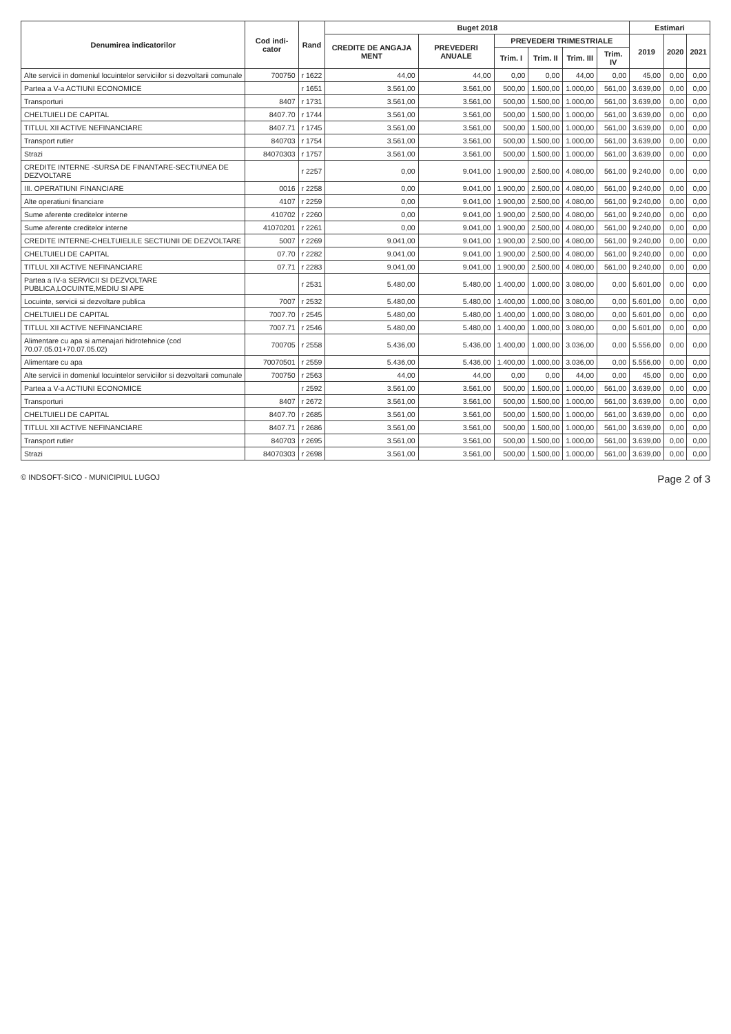| Denumirea indicatorilor | Cod indi-cator | Rand | Buget 2018 | | | | | | Estimari | | |
| --- | --- | --- | --- | --- | --- | --- | --- | --- | --- | --- | --- |
| | | | CREDITE DE ANGAJA MENT | PREVEDERI ANUALE | PREVEDERI TRIMESTRIALE | | | | 2019 | 2020 | 2021 |
| | | | | | Trim. I | Trim. II | Trim. III | Trim. IV | | | |
| Alte servicii in domeniul locuintelor serviciilor si dezvoltarii comunale | 700750 | r 1622 | 44,00 | 44,00 | 0,00 | 0,00 | 44,00 | 0,00 | 45,00 | 0,00 | 0,00 |
| Partea a V-a ACTIUNI ECONOMICE | | r 1651 | 3.561,00 | 3.561,00 | 500,00 | 1.500,00 | 1.000,00 | 561,00 | 3.639,00 | 0,00 | 0,00 |
| Transporturi | 8407 | r 1731 | 3.561,00 | 3.561,00 | 500,00 | 1.500,00 | 1.000,00 | 561,00 | 3.639,00 | 0,00 | 0,00 |
| CHELTUIELI DE CAPITAL | 8407.70 | r 1744 | 3.561,00 | 3.561,00 | 500,00 | 1.500,00 | 1.000,00 | 561,00 | 3.639,00 | 0,00 | 0,00 |
| TITLUL XII ACTIVE NEFINANCIARE | 8407.71 | r 1745 | 3.561,00 | 3.561,00 | 500,00 | 1.500,00 | 1.000,00 | 561,00 | 3.639,00 | 0,00 | 0,00 |
| Transport rutier | 840703 | r 1754 | 3.561,00 | 3.561,00 | 500,00 | 1.500,00 | 1.000,00 | 561,00 | 3.639,00 | 0,00 | 0,00 |
| Strazi | 84070303 | r 1757 | 3.561,00 | 3.561,00 | 500,00 | 1.500,00 | 1.000,00 | 561,00 | 3.639,00 | 0,00 | 0,00 |
| CREDITE INTERNE -SURSA DE FINANTARE-SECTIUNEA DE DEZVOLTARE | | r 2257 | 0,00 | 9.041,00 | 1.900,00 | 2.500,00 | 4.080,00 | 561,00 | 9.240,00 | 0,00 | 0,00 |
| III. OPERATIUNI FINANCIARE | 0016 | r 2258 | 0,00 | 9.041,00 | 1.900,00 | 2.500,00 | 4.080,00 | 561,00 | 9.240,00 | 0,00 | 0,00 |
| Alte operatiuni financiare | 4107 | r 2259 | 0,00 | 9.041,00 | 1.900,00 | 2.500,00 | 4.080,00 | 561,00 | 9.240,00 | 0,00 | 0,00 |
| Sume aferente creditelor interne | 410702 | r 2260 | 0,00 | 9.041,00 | 1.900,00 | 2.500,00 | 4.080,00 | 561,00 | 9.240,00 | 0,00 | 0,00 |
| Sume aferente creditelor interne | 41070201 | r 2261 | 0,00 | 9.041,00 | 1.900,00 | 2.500,00 | 4.080,00 | 561,00 | 9.240,00 | 0,00 | 0,00 |
| CREDITE INTERNE-CHELTUIELILE SECTIUNII DE DEZVOLTARE | 5007 | r 2269 | 9.041,00 | 9.041,00 | 1.900,00 | 2.500,00 | 4.080,00 | 561,00 | 9.240,00 | 0,00 | 0,00 |
| CHELTUIELI DE CAPITAL | 07.70 | r 2282 | 9.041,00 | 9.041,00 | 1.900,00 | 2.500,00 | 4.080,00 | 561,00 | 9.240,00 | 0,00 | 0,00 |
| TITLUL XII ACTIVE NEFINANCIARE | 07.71 | r 2283 | 9.041,00 | 9.041,00 | 1.900,00 | 2.500,00 | 4.080,00 | 561,00 | 9.240,00 | 0,00 | 0,00 |
| Partea a IV-a SERVICII SI DEZVOLTARE PUBLICA,LOCUINTE,MEDIU SI APE | | r 2531 | 5.480,00 | 5.480,00 | 1.400,00 | 1.000,00 | 3.080,00 | 0,00 | 5.601,00 | 0,00 | 0,00 |
| Locuinte, servicii si dezvoltare publica | 7007 | r 2532 | 5.480,00 | 5.480,00 | 1.400,00 | 1.000,00 | 3.080,00 | 0,00 | 5.601,00 | 0,00 | 0,00 |
| CHELTUIELI DE CAPITAL | 7007.70 | r 2545 | 5.480,00 | 5.480,00 | 1.400,00 | 1.000,00 | 3.080,00 | 0,00 | 5.601,00 | 0,00 | 0,00 |
| TITLUL XII ACTIVE NEFINANCIARE | 7007.71 | r 2546 | 5.480,00 | 5.480,00 | 1.400,00 | 1.000,00 | 3.080,00 | 0,00 | 5.601,00 | 0,00 | 0,00 |
| Alimentare cu apa si amenajari hidrotehnice (cod 70.07.05.01+70.07.05.02) | 700705 | r 2558 | 5.436,00 | 5.436,00 | 1.400,00 | 1.000,00 | 3.036,00 | 0,00 | 5.556,00 | 0,00 | 0,00 |
| Alimentare cu apa | 70070501 | r 2559 | 5.436,00 | 5.436,00 | 1.400,00 | 1.000,00 | 3.036,00 | 0,00 | 5.556,00 | 0,00 | 0,00 |
| Alte servicii in domeniul locuintelor serviciilor si dezvoltarii comunale | 700750 | r 2563 | 44,00 | 44,00 | 0,00 | 0,00 | 44,00 | 0,00 | 45,00 | 0,00 | 0,00 |
| Partea a V-a ACTIUNI ECONOMICE | | r 2592 | 3.561,00 | 3.561,00 | 500,00 | 1.500,00 | 1.000,00 | 561,00 | 3.639,00 | 0,00 | 0,00 |
| Transporturi | 8407 | r 2672 | 3.561,00 | 3.561,00 | 500,00 | 1.500,00 | 1.000,00 | 561,00 | 3.639,00 | 0,00 | 0,00 |
| CHELTUIELI DE CAPITAL | 8407.70 | r 2685 | 3.561,00 | 3.561,00 | 500,00 | 1.500,00 | 1.000,00 | 561,00 | 3.639,00 | 0,00 | 0,00 |
| TITLUL XII ACTIVE NEFINANCIARE | 8407.71 | r 2686 | 3.561,00 | 3.561,00 | 500,00 | 1.500,00 | 1.000,00 | 561,00 | 3.639,00 | 0,00 | 0,00 |
| Transport rutier | 840703 | r 2695 | 3.561,00 | 3.561,00 | 500,00 | 1.500,00 | 1.000,00 | 561,00 | 3.639,00 | 0,00 | 0,00 |
| Strazi | 84070303 | r 2698 | 3.561,00 | 3.561,00 | 500,00 | 1.500,00 | 1.000,00 | 561,00 | 3.639,00 | 0,00 | 0,00 |
© INDSOFT-SICO - MUNICIPIUL LUGOJ Page 2 of 3